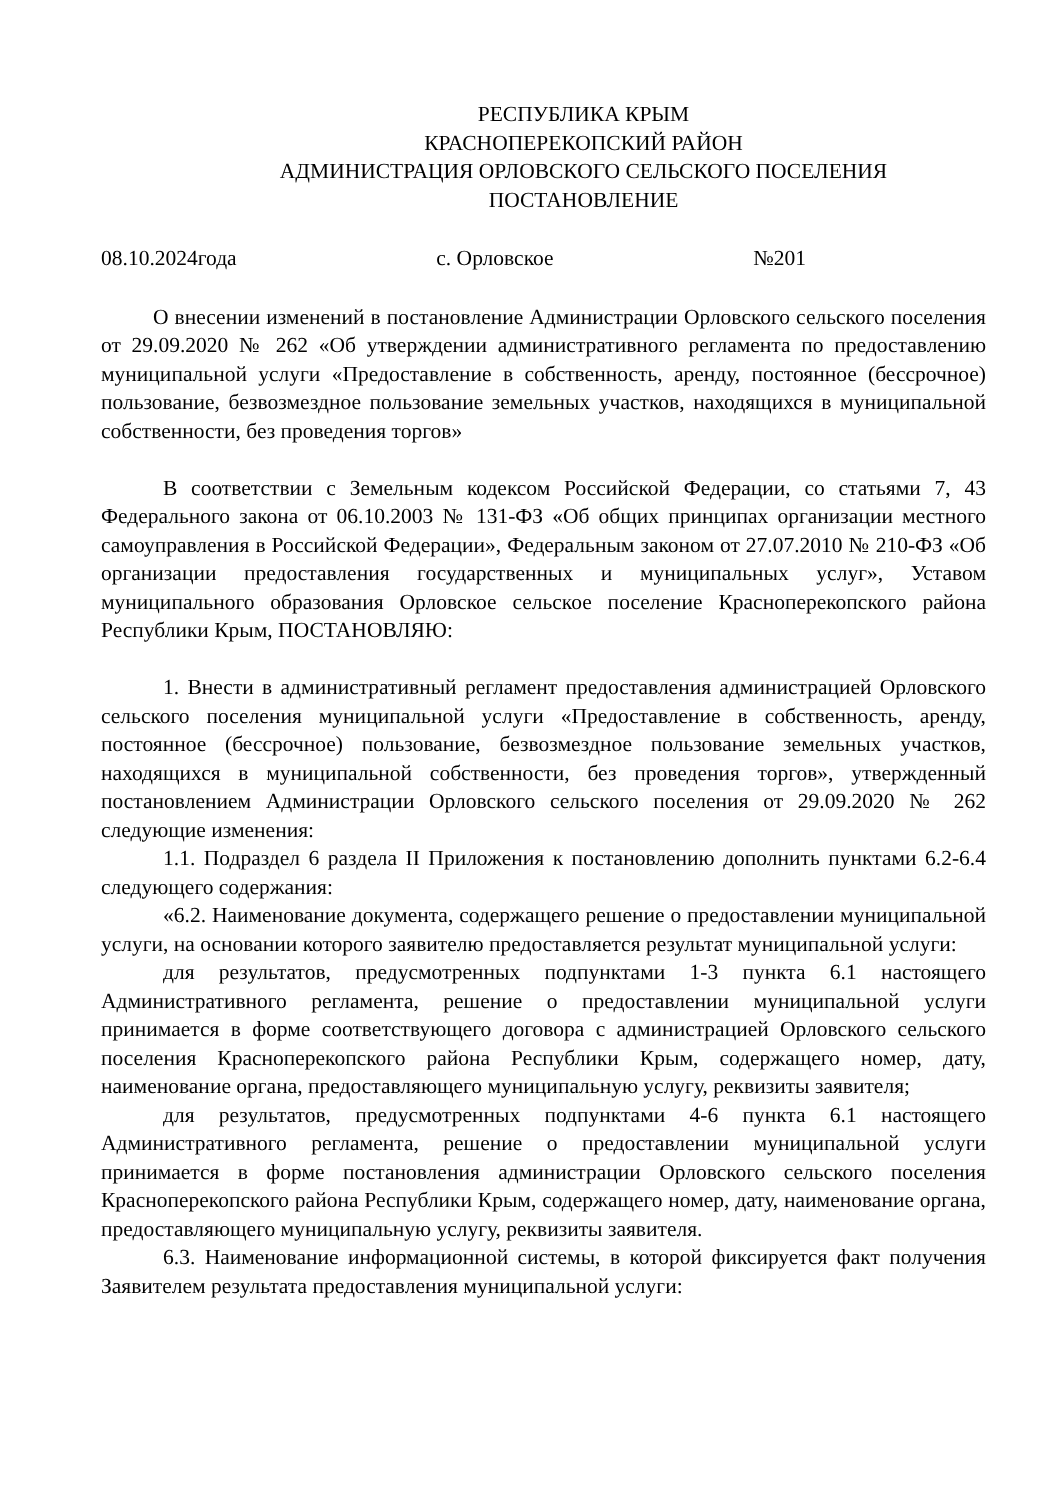РЕСПУБЛИКА КРЫМ
КРАСНОПЕРЕКОПСКИЙ РАЙОН
АДМИНИСТРАЦИЯ ОРЛОВСКОГО СЕЛЬСКОГО ПОСЕЛЕНИЯ
ПОСТАНОВЛЕНИЕ
08.10.2024года с. Орловское №201
О внесении изменений в постановление Администрации Орловского сельского поселения от 29.09.2020 № 262 «Об утверждении административного регламента по предоставлению муниципальной услуги «Предоставление в собственность, аренду, постоянное (бессрочное) пользование, безвозмездное пользование земельных участков, находящихся в муниципальной собственности, без проведения торгов»
В соответствии с Земельным кодексом Российской Федерации, со статьями 7, 43 Федерального закона от 06.10.2003 № 131-ФЗ «Об общих принципах организации местного самоуправления в Российской Федерации», Федеральным законом от 27.07.2010 № 210-ФЗ «Об организации предоставления государственных и муниципальных услуг», Уставом муниципального образования Орловское сельское поселение Красноперекопского района Республики Крым, ПОСТАНОВЛЯЮ:
1. Внести в административный регламент предоставления администрацией Орловского сельского поселения муниципальной услуги «Предоставление в собственность, аренду, постоянное (бессрочное) пользование, безвозмездное пользование земельных участков, находящихся в муниципальной собственности, без проведения торгов», утвержденный постановлением Администрации Орловского сельского поселения от 29.09.2020 № 262 следующие изменения:
1.1. Подраздел 6 раздела II Приложения к постановлению дополнить пунктами 6.2-6.4 следующего содержания:
«6.2. Наименование документа, содержащего решение о предоставлении муниципальной услуги, на основании которого заявителю предоставляется результат муниципальной услуги:
для результатов, предусмотренных подпунктами 1-3 пункта 6.1 настоящего Административного регламента, решение о предоставлении муниципальной услуги принимается в форме соответствующего договора с администрацией Орловского сельского поселения Красноперекопского района Республики Крым, содержащего номер, дату, наименование органа, предоставляющего муниципальную услугу, реквизиты заявителя;
для результатов, предусмотренных подпунктами 4-6 пункта 6.1 настоящего Административного регламента, решение о предоставлении муниципальной услуги принимается в форме постановления администрации Орловского сельского поселения Красноперекопского района Республики Крым, содержащего номер, дату, наименование органа, предоставляющего муниципальную услугу, реквизиты заявителя.
6.3. Наименование информационной системы, в которой фиксируется факт получения Заявителем результата предоставления муниципальной услуги: